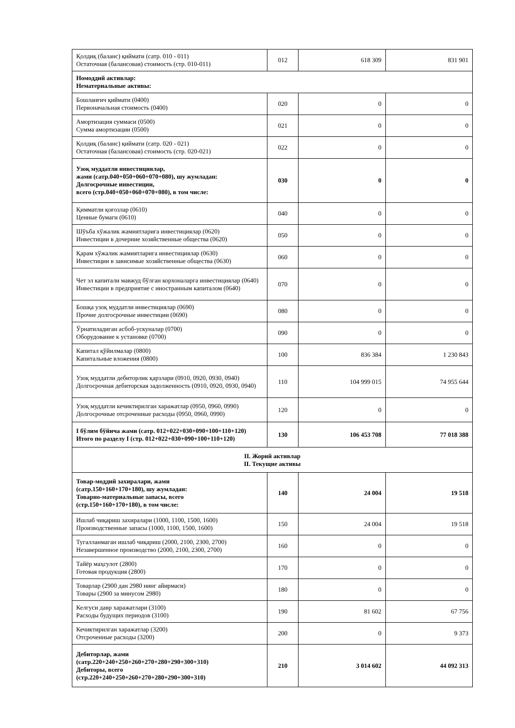| Қолдиқ (баланс) қиймати (сатр. 010 - 011) Остаточная (балансовая) стоимость (стр. 010-011) | 012 | 618 309 | 831 901 |
| Номоддий активлар: Нематериальные активы: | | | |
| Бошланғич қиймати (0400) Первоначальная стоимость (0400) | 020 | 0 | 0 |
| Амортизация суммаси (0500) Сумма амортизации (0500) | 021 | 0 | 0 |
| Қолдиқ (баланс) қиймати (сатр. 020 - 021) Остаточная (балансовая) стоимость (стр. 020-021) | 022 | 0 | 0 |
| Узоқ муддатли инвестициялар, жами (сатр.040+050+060+070+080), шу жумладан: Долгосрочные инвестиции, всего (стр.040+050+060+070+080), в том числе: | 030 | 0 | 0 |
| Қимматли қоғозлар (0610) Ценные бумаги (0610) | 040 | 0 | 0 |
| Шўъба хўжалик жамиятларига инвестициялар (0620) Инвестиции в дочерние хозяйственные общества (0620) | 050 | 0 | 0 |
| Қарам хўжалик жамиятларига инвестициялар (0630) Инвестиции в зависимые хозяйственные общества (0630) | 060 | 0 | 0 |
| Чет эл капитали мавжуд бўлган корхоналарга инвестициялар (0640) Инвестиции в предприятие с иностранным капиталом (0640) | 070 | 0 | 0 |
| Бошқа узоқ муддатли инвестициялар (0690) Прочие долгосрочные инвестиции (0690) | 080 | 0 | 0 |
| Ўрнатиладиган асбоб-ускуналар (0700) Оборудование к установке (0700) | 090 | 0 | 0 |
| Капитал қўйилмалар (0800) Капитальные вложения (0800) | 100 | 836 384 | 1 230 843 |
| Узоқ муддатли дебиторлик қарзлари (0910, 0920, 0930, 0940) Долгосрочная дебиторская задолженность (0910, 0920, 0930, 0940) | 110 | 104 999 015 | 74 955 644 |
| Узоқ муддатли кечиктирилган харажатлар (0950, 0960, 0990) Долгосрочные отсроченные расходы (0950, 0960, 0990) | 120 | 0 | 0 |
| I бўлим бўйича жами (сатр. 012+022+030+090+100+110+120) Итого по разделу I (стр. 012+022+030+090+100+110+120) | 130 | 106 453 708 | 77 018 388 |
| II. Жорий активлар II. Текущие активы | | | |
| Товар-моддий захиралари, жами (сатр.150+160+170+180), шу жумладан: Товарно-материальные запасы, всего (стр.150+160+170+180), в том числе: | 140 | 24 004 | 19 518 |
| Ишлаб чиқариш захиралари (1000, 1100, 1500, 1600) Производственные запасы (1000, 1100, 1500, 1600) | 150 | 24 004 | 19 518 |
| Тугалланмаган ишлаб чиқариш (2000, 2100, 2300, 2700) Незавершенное производство (2000, 2100, 2300, 2700) | 160 | 0 | 0 |
| Тайёр маҳсулот (2800) Готовая продукция (2800) | 170 | 0 | 0 |
| Товарлар (2900 дан 2980 нинг айирмаси) Товары (2900 за минусом 2980) | 180 | 0 | 0 |
| Келгуси давр харажатлари (3100) Расходы будущих периодов (3100) | 190 | 81 602 | 67 756 |
| Кечиктирилган харажатлар (3200) Отсроченные расходы (3200) | 200 | 0 | 9 373 |
| Дебиторлар, жами (сатр.220+240+250+260+270+280+290+300+310) Дебиторы, всего (стр.220+240+250+260+270+280+290+300+310) | 210 | 3 014 602 | 44 092 313 |